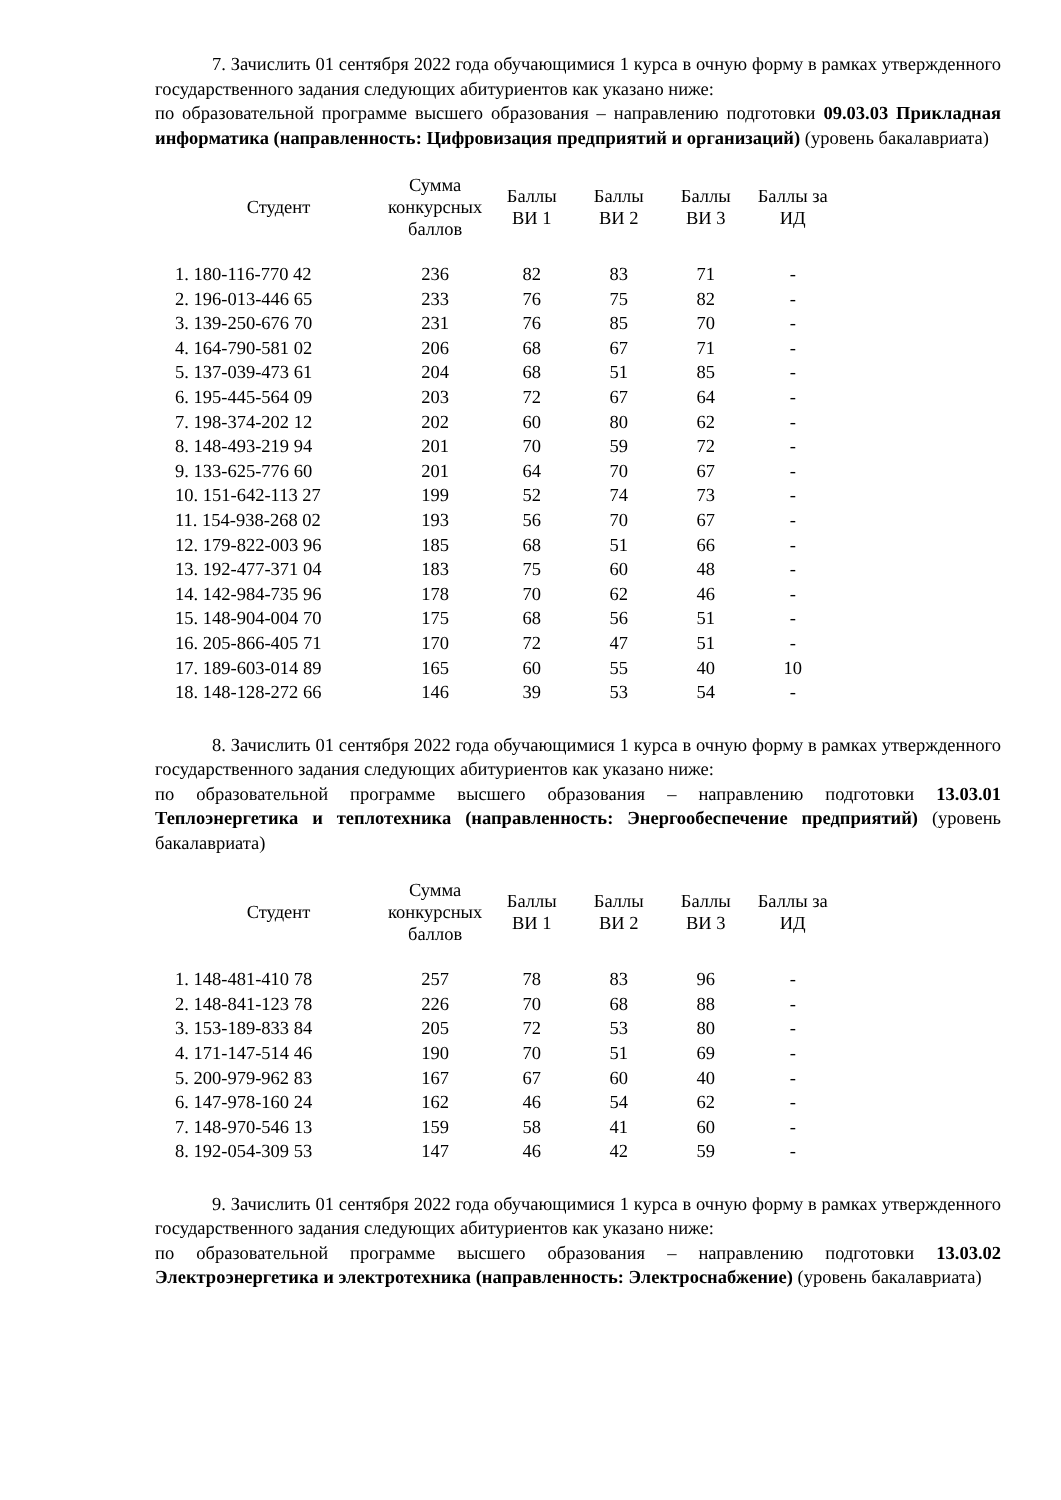7. Зачислить 01 сентября 2022 года обучающимися 1 курса в очную форму в рамках утвержденного государственного задания следующих абитуриентов как указано ниже:
по образовательной программе высшего образования – направлению подготовки 09.03.03 Прикладная информатика (направленность: Цифровизация предприятий и организаций) (уровень бакалавриата)
| Студент | Сумма конкурсных баллов | Баллы ВИ 1 | Баллы ВИ 2 | Баллы ВИ 3 | Баллы за ИД |
| --- | --- | --- | --- | --- | --- |
| 1. 180-116-770 42 | 236 | 82 | 83 | 71 | - |
| 2. 196-013-446 65 | 233 | 76 | 75 | 82 | - |
| 3. 139-250-676 70 | 231 | 76 | 85 | 70 | - |
| 4. 164-790-581 02 | 206 | 68 | 67 | 71 | - |
| 5. 137-039-473 61 | 204 | 68 | 51 | 85 | - |
| 6. 195-445-564 09 | 203 | 72 | 67 | 64 | - |
| 7. 198-374-202 12 | 202 | 60 | 80 | 62 | - |
| 8. 148-493-219 94 | 201 | 70 | 59 | 72 | - |
| 9. 133-625-776 60 | 201 | 64 | 70 | 67 | - |
| 10. 151-642-113 27 | 199 | 52 | 74 | 73 | - |
| 11. 154-938-268 02 | 193 | 56 | 70 | 67 | - |
| 12. 179-822-003 96 | 185 | 68 | 51 | 66 | - |
| 13. 192-477-371 04 | 183 | 75 | 60 | 48 | - |
| 14. 142-984-735 96 | 178 | 70 | 62 | 46 | - |
| 15. 148-904-004 70 | 175 | 68 | 56 | 51 | - |
| 16. 205-866-405 71 | 170 | 72 | 47 | 51 | - |
| 17. 189-603-014 89 | 165 | 60 | 55 | 40 | 10 |
| 18. 148-128-272 66 | 146 | 39 | 53 | 54 | - |
8. Зачислить 01 сентября 2022 года обучающимися 1 курса в очную форму в рамках утвержденного государственного задания следующих абитуриентов как указано ниже:
по образовательной программе высшего образования – направлению подготовки 13.03.01 Теплоэнергетика и теплотехника (направленность: Энергообеспечение предприятий) (уровень бакалавриата)
| Студент | Сумма конкурсных баллов | Баллы ВИ 1 | Баллы ВИ 2 | Баллы ВИ 3 | Баллы за ИД |
| --- | --- | --- | --- | --- | --- |
| 1. 148-481-410 78 | 257 | 78 | 83 | 96 | - |
| 2. 148-841-123 78 | 226 | 70 | 68 | 88 | - |
| 3. 153-189-833 84 | 205 | 72 | 53 | 80 | - |
| 4. 171-147-514 46 | 190 | 70 | 51 | 69 | - |
| 5. 200-979-962 83 | 167 | 67 | 60 | 40 | - |
| 6. 147-978-160 24 | 162 | 46 | 54 | 62 | - |
| 7. 148-970-546 13 | 159 | 58 | 41 | 60 | - |
| 8. 192-054-309 53 | 147 | 46 | 42 | 59 | - |
9. Зачислить 01 сентября 2022 года обучающимися 1 курса в очную форму в рамках утвержденного государственного задания следующих абитуриентов как указано ниже:
по образовательной программе высшего образования – направлению подготовки 13.03.02 Электроэнергетика и электротехника (направленность: Электроснабжение) (уровень бакалавриата)